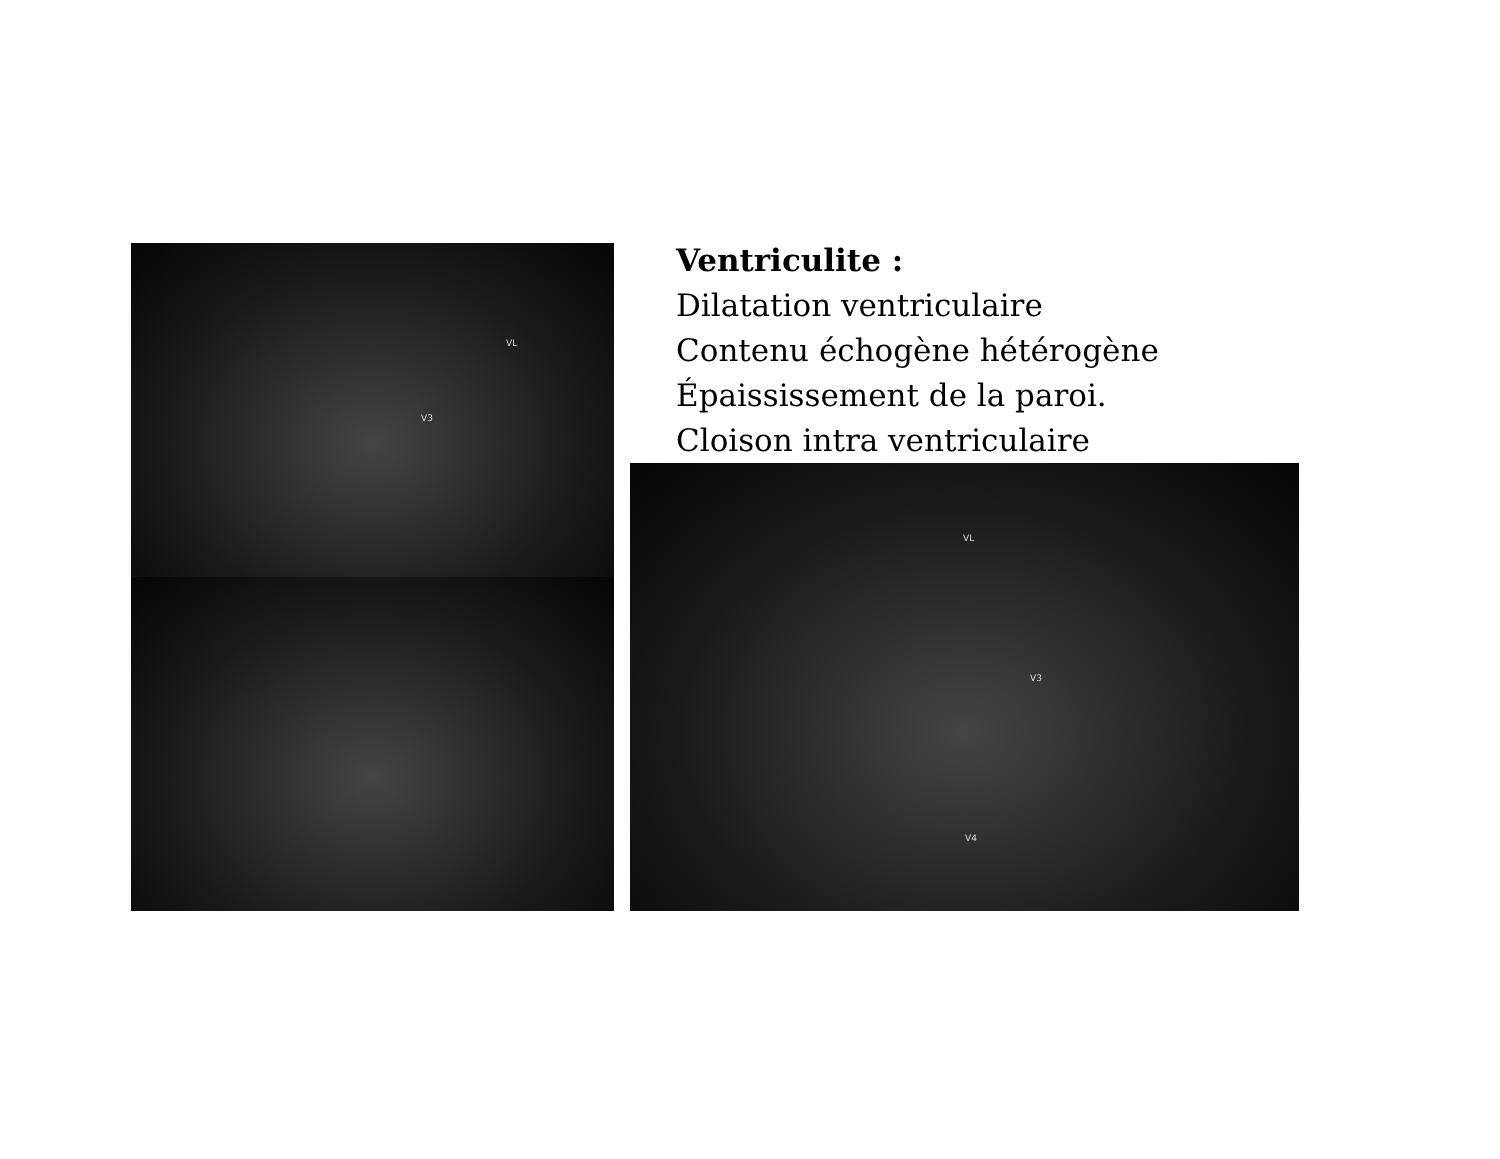Ventriculite :
Dilatation ventriculaire
Contenu échogène hétérogène
Épaississement de la paroi.
Cloison intra ventriculaire
VL
V3
VL
V3
V4